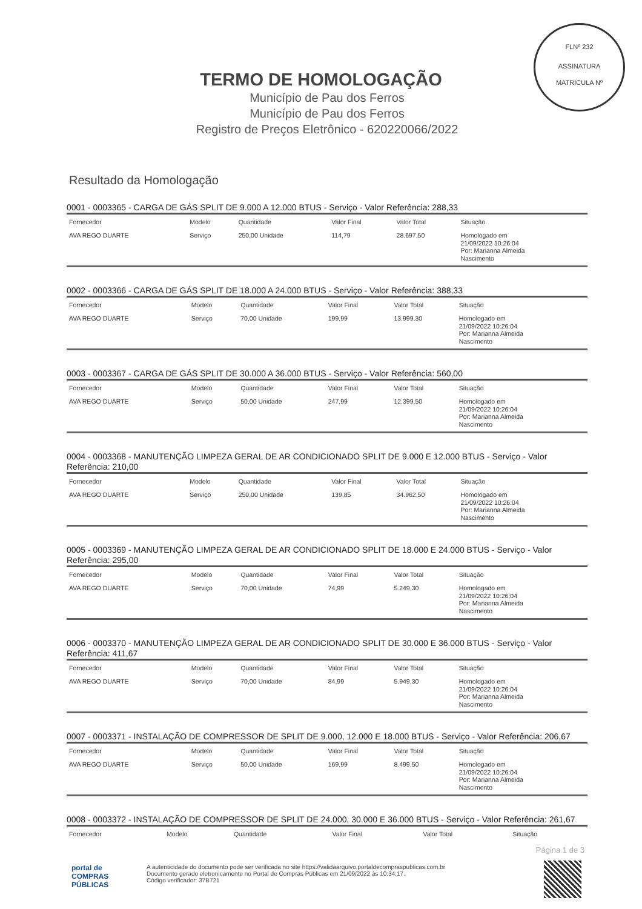FLNº 232
ASSINATURA
MATRICULA Nº
TERMO DE HOMOLOGAÇÃO
Município de Pau dos Ferros
Município de Pau dos Ferros
Registro de Preços Eletrônico - 620220066/2022
Resultado da Homologação
0001 - 0003365 - CARGA DE GÁS SPLIT DE 9.000 A 12.000 BTUS - Serviço - Valor Referência: 288,33
| Fornecedor | Modelo | Quantidade | Valor Final | Valor Total | Situação |
| --- | --- | --- | --- | --- | --- |
| AVA REGO DUARTE | Serviço | 250,00 Unidade | 114,79 | 28.697,50 | Homologado em 21/09/2022 10:26:04 Por: Marianna Almeida Nascimento |
0002 - 0003366 - CARGA DE GÁS SPLIT DE 18.000 A 24.000 BTUS - Serviço - Valor Referência: 388,33
| Fornecedor | Modelo | Quantidade | Valor Final | Valor Total | Situação |
| --- | --- | --- | --- | --- | --- |
| AVA REGO DUARTE | Serviço | 70,00 Unidade | 199,99 | 13.999,30 | Homologado em 21/09/2022 10:26:04 Por: Marianna Almeida Nascimento |
0003 - 0003367 - CARGA DE GÁS SPLIT DE 30.000 A 36.000 BTUS - Serviço - Valor Referência: 560,00
| Fornecedor | Modelo | Quantidade | Valor Final | Valor Total | Situação |
| --- | --- | --- | --- | --- | --- |
| AVA REGO DUARTE | Serviço | 50,00 Unidade | 247,99 | 12.399,50 | Homologado em 21/09/2022 10:26:04 Por: Marianna Almeida Nascimento |
0004 - 0003368 - MANUTENÇÃO LIMPEZA GERAL DE AR CONDICIONADO SPLIT DE 9.000 E 12.000 BTUS - Serviço - Valor Referência: 210,00
| Fornecedor | Modelo | Quantidade | Valor Final | Valor Total | Situação |
| --- | --- | --- | --- | --- | --- |
| AVA REGO DUARTE | Serviço | 250,00 Unidade | 139,85 | 34.962,50 | Homologado em 21/09/2022 10:26:04 Por: Marianna Almeida Nascimento |
0005 - 0003369 - MANUTENÇÃO LIMPEZA GERAL DE AR CONDICIONADO SPLIT DE 18.000 E 24.000 BTUS - Serviço - Valor Referência: 295,00
| Fornecedor | Modelo | Quantidade | Valor Final | Valor Total | Situação |
| --- | --- | --- | --- | --- | --- |
| AVA REGO DUARTE | Serviço | 70,00 Unidade | 74,99 | 5.249,30 | Homologado em 21/09/2022 10:26:04 Por: Marianna Almeida Nascimento |
0006 - 0003370 - MANUTENÇÃO LIMPEZA GERAL DE AR CONDICIONADO SPLIT DE 30.000 E 36.000 BTUS - Serviço - Valor Referência: 411,67
| Fornecedor | Modelo | Quantidade | Valor Final | Valor Total | Situação |
| --- | --- | --- | --- | --- | --- |
| AVA REGO DUARTE | Serviço | 70,00 Unidade | 84,99 | 5.949,30 | Homologado em 21/09/2022 10:26:04 Por: Marianna Almeida Nascimento |
0007 - 0003371 - INSTALAÇÃO DE COMPRESSOR DE SPLIT DE 9.000, 12.000 E 18.000 BTUS - Serviço - Valor Referência: 206,67
| Fornecedor | Modelo | Quantidade | Valor Final | Valor Total | Situação |
| --- | --- | --- | --- | --- | --- |
| AVA REGO DUARTE | Serviço | 50,00 Unidade | 169,99 | 8.499,50 | Homologado em 21/09/2022 10:26:04 Por: Marianna Almeida Nascimento |
0008 - 0003372 - INSTALAÇÃO DE COMPRESSOR DE SPLIT DE 24.000, 30.000 E 36.000 BTUS - Serviço - Valor Referência: 261,67
| Fornecedor | Modelo | Quantidade | Valor Final | Valor Total | Situação |
| --- | --- | --- | --- | --- | --- |
Página 1 de 3
portal de
COMPRAS
PÚBLICAS
A autenticidade do documento pode ser verificada no site https://validaarquivo.portaldecompraspublicas.com.br
Documento gerado eletronicamente no Portal de Compras Públicas em 21/09/2022 às 10:34:17.
Código verificador: 37B721